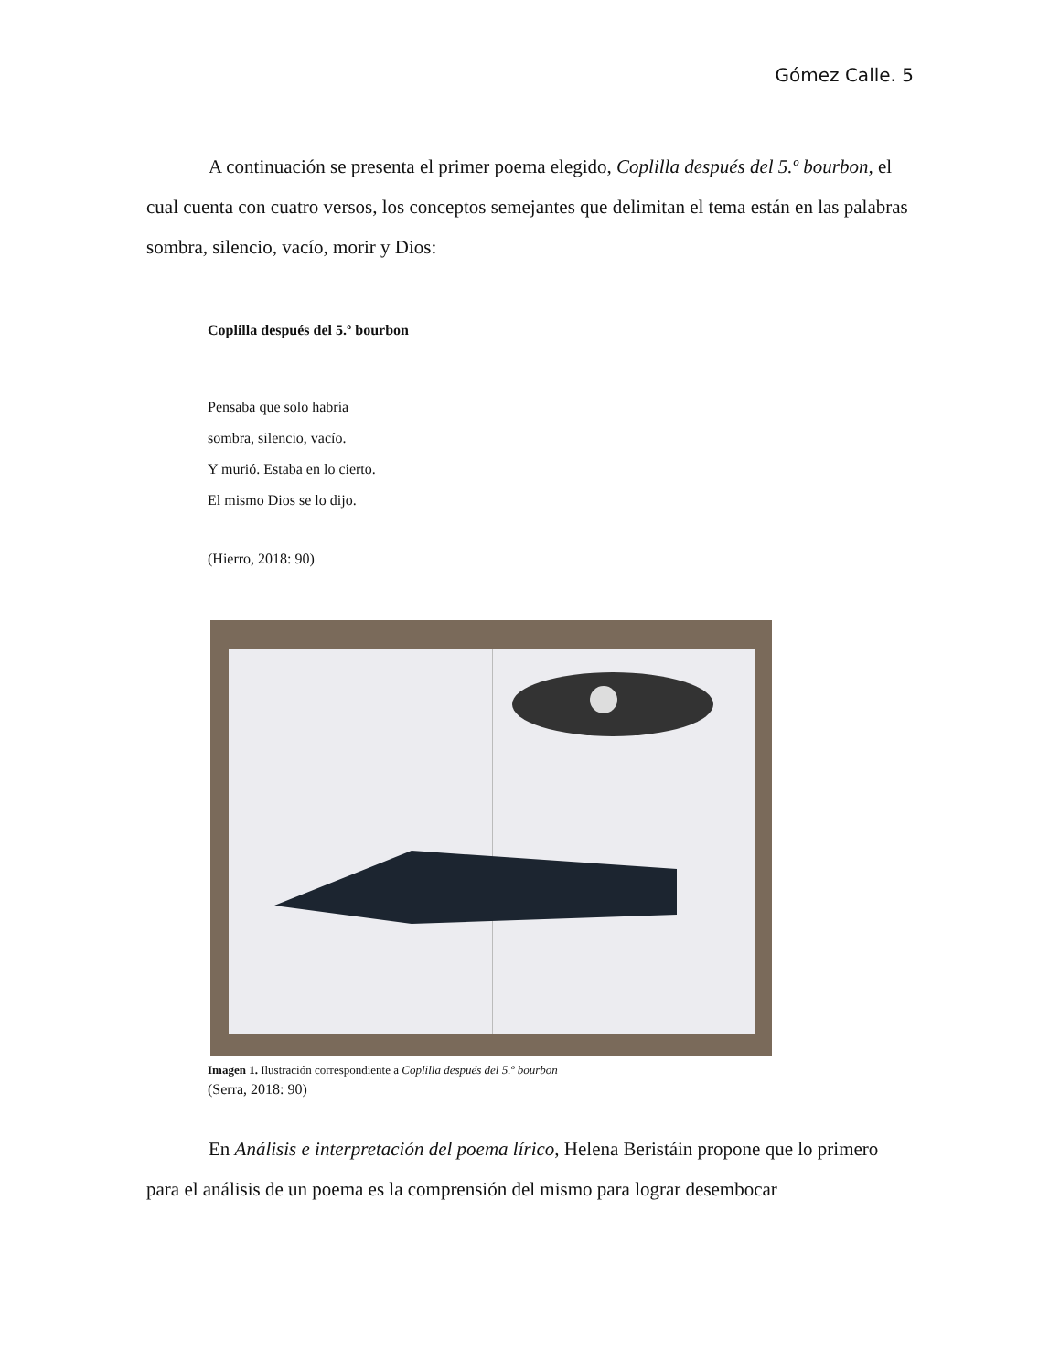Gómez Calle. 5
A continuación se presenta el primer poema elegido, Coplilla después del 5.º bourbon, el cual cuenta con cuatro versos, los conceptos semejantes que delimitan el tema están en las palabras sombra, silencio, vacío, morir y Dios:
Coplilla después del 5.º bourbon
Pensaba que solo habría
sombra, silencio, vacío.
Y murió. Estaba en lo cierto.
El mismo Dios se lo dijo.
(Hierro, 2018: 90)
Imagen 1. Ilustración correspondiente a Coplilla después del 5.º bourbon
(Serra, 2018: 90)
En Análisis e interpretación del poema lírico, Helena Beristáin propone que lo primero para el análisis de un poema es la comprensión del mismo para lograr desembocar